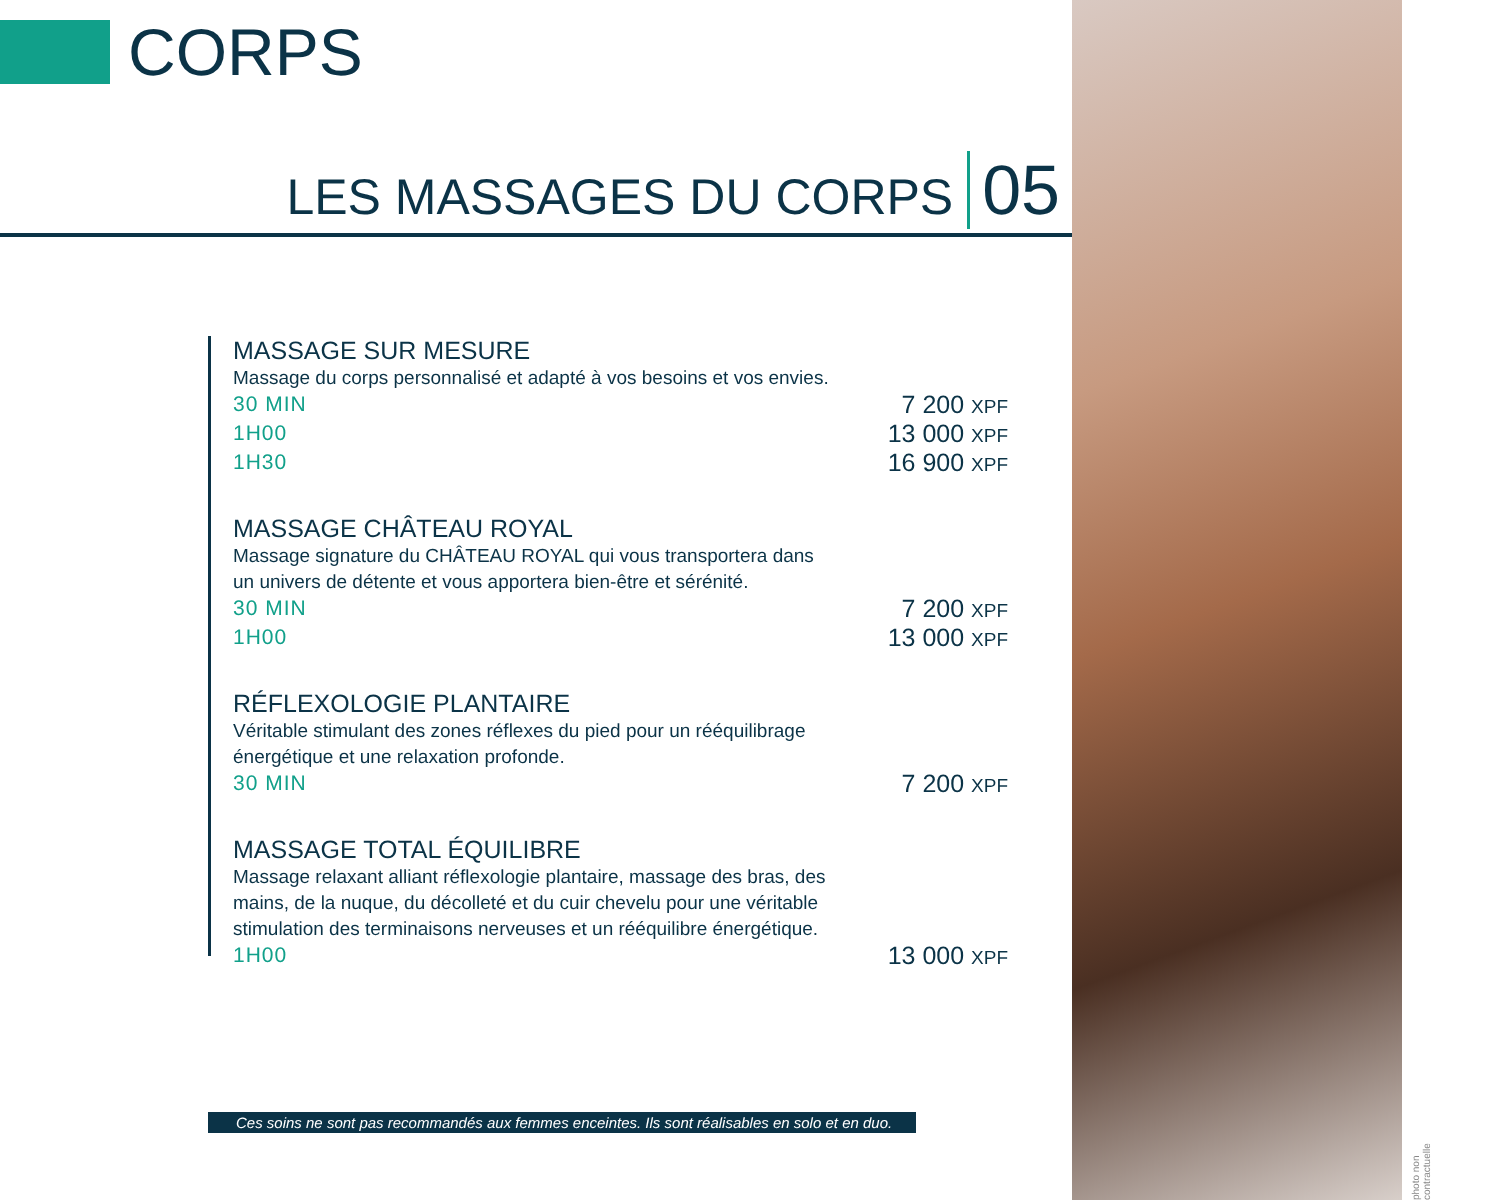CORPS
LES MASSAGES DU CORPS 05
MASSAGE SUR MESURE
Massage du corps personnalisé et adapté à vos besoins et vos envies.
30 MIN 7 200 XPF
1H00 13 000 XPF
1H30 16 900 XPF
MASSAGE CHÂTEAU ROYAL
Massage signature du CHÂTEAU ROYAL qui vous transportera dans un univers de détente et vous apportera bien-être et sérénité.
30 MIN 7 200 XPF
1H00 13 000 XPF
RÉFLEXOLOGIE PLANTAIRE
Véritable stimulant des zones réflexes du pied pour un rééquilibrage énergétique et une relaxation profonde.
30 MIN 7 200 XPF
MASSAGE TOTAL ÉQUILIBRE
Massage relaxant alliant réflexologie plantaire, massage des bras, des mains, de la nuque, du décolleté et du cuir chevelu pour une véritable stimulation des terminaisons nerveuses et un rééquilibre énergétique.
1H00 13 000 XPF
Ces soins ne sont pas recommandés aux femmes enceintes. Ils sont réalisables en solo et en duo.
photo non contractuelle